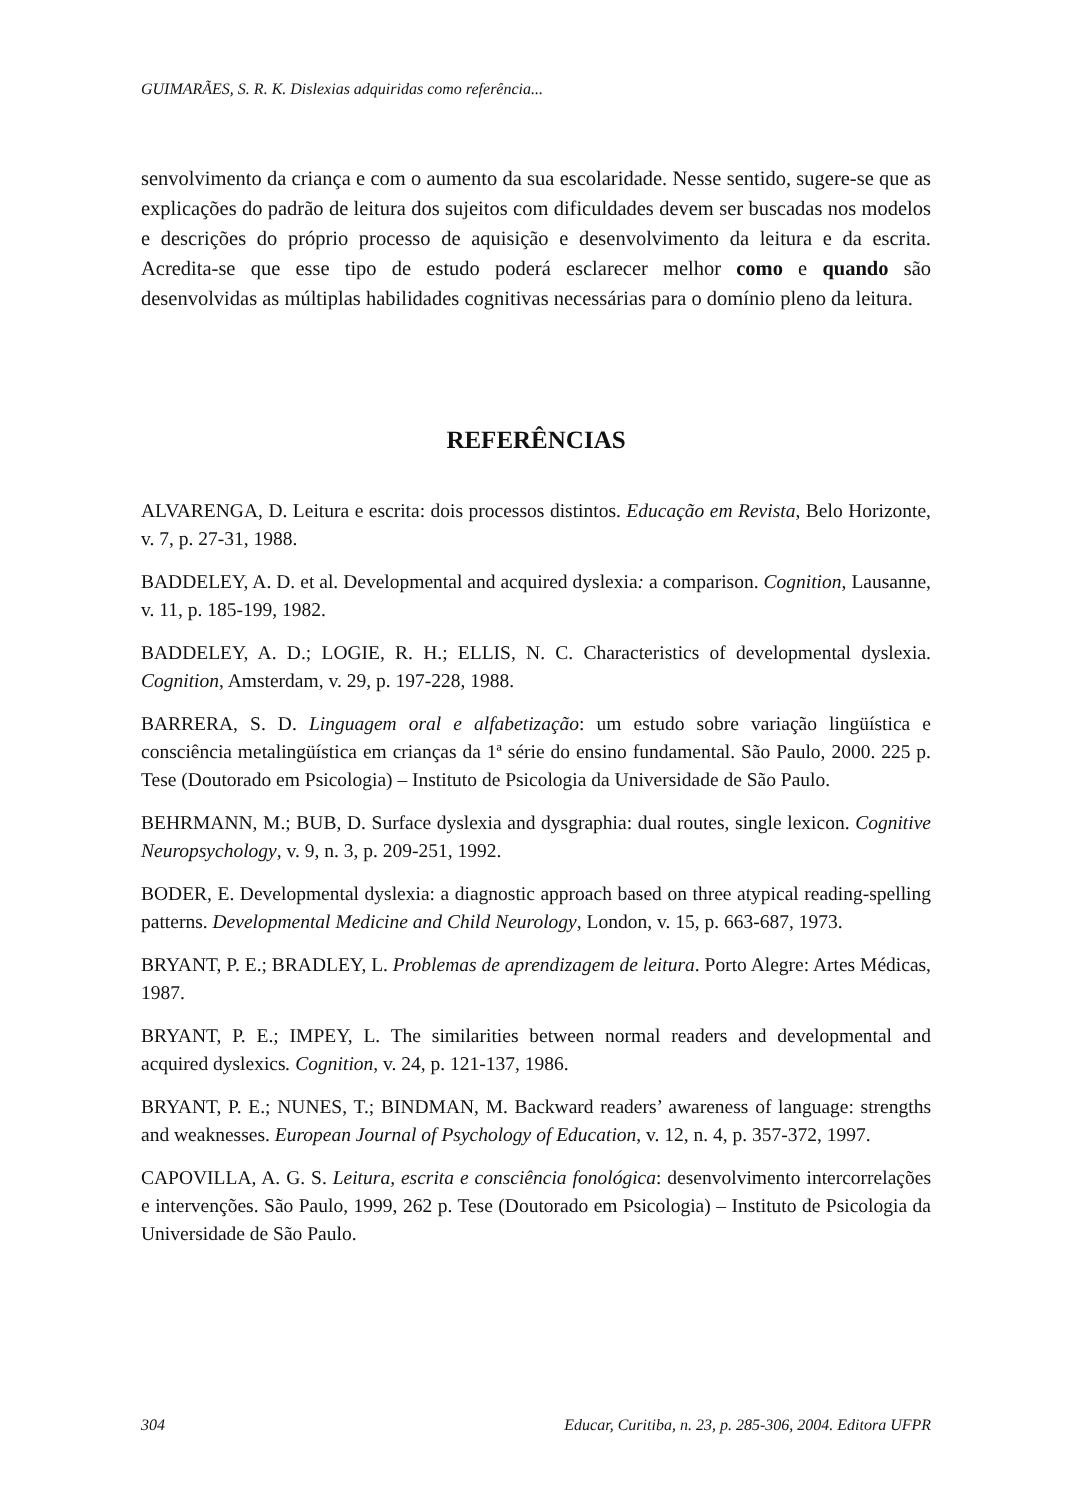GUIMARÃES, S. R. K. Dislexias adquiridas como referência...
senvolvimento da criança e com o aumento da sua escolaridade. Nesse sentido, sugere-se que as explicações do padrão de leitura dos sujeitos com dificuldades devem ser buscadas nos modelos e descrições do próprio processo de aquisição e desenvolvimento da leitura e da escrita. Acredita-se que esse tipo de estudo poderá esclarecer melhor como e quando são desenvolvidas as múltiplas habilidades cognitivas necessárias para o domínio pleno da leitura.
REFERÊNCIAS
ALVARENGA, D. Leitura e escrita: dois processos distintos. Educação em Revista, Belo Horizonte, v. 7, p. 27-31, 1988.
BADDELEY, A. D. et al. Developmental and acquired dyslexia: a comparison. Cognition, Lausanne, v. 11, p. 185-199, 1982.
BADDELEY, A. D.; LOGIE, R. H.; ELLIS, N. C. Characteristics of developmental dyslexia. Cognition, Amsterdam, v. 29, p. 197-228, 1988.
BARRERA, S. D. Linguagem oral e alfabetização: um estudo sobre variação lingüística e consciência metalingüística em crianças da 1ª série do ensino fundamental. São Paulo, 2000. 225 p. Tese (Doutorado em Psicologia) – Instituto de Psicologia da Universidade de São Paulo.
BEHRMANN, M.; BUB, D. Surface dyslexia and dysgraphia: dual routes, single lexicon. Cognitive Neuropsychology, v. 9, n. 3, p. 209-251, 1992.
BODER, E. Developmental dyslexia: a diagnostic approach based on three atypical reading-spelling patterns. Developmental Medicine and Child Neurology, London, v. 15, p. 663-687, 1973.
BRYANT, P. E.; BRADLEY, L. Problemas de aprendizagem de leitura. Porto Alegre: Artes Médicas, 1987.
BRYANT, P. E.; IMPEY, L. The similarities between normal readers and developmental and acquired dyslexics. Cognition, v. 24, p. 121-137, 1986.
BRYANT, P. E.; NUNES, T.; BINDMAN, M. Backward readers’ awareness of language: strengths and weaknesses. European Journal of Psychology of Education, v. 12, n. 4, p. 357-372, 1997.
CAPOVILLA, A. G. S. Leitura, escrita e consciência fonológica: desenvolvimento intercorrelações e intervenções. São Paulo, 1999, 262 p. Tese (Doutorado em Psicologia) – Instituto de Psicologia da Universidade de São Paulo.
304 Educar, Curitiba, n. 23, p. 285-306, 2004. Editora UFPR